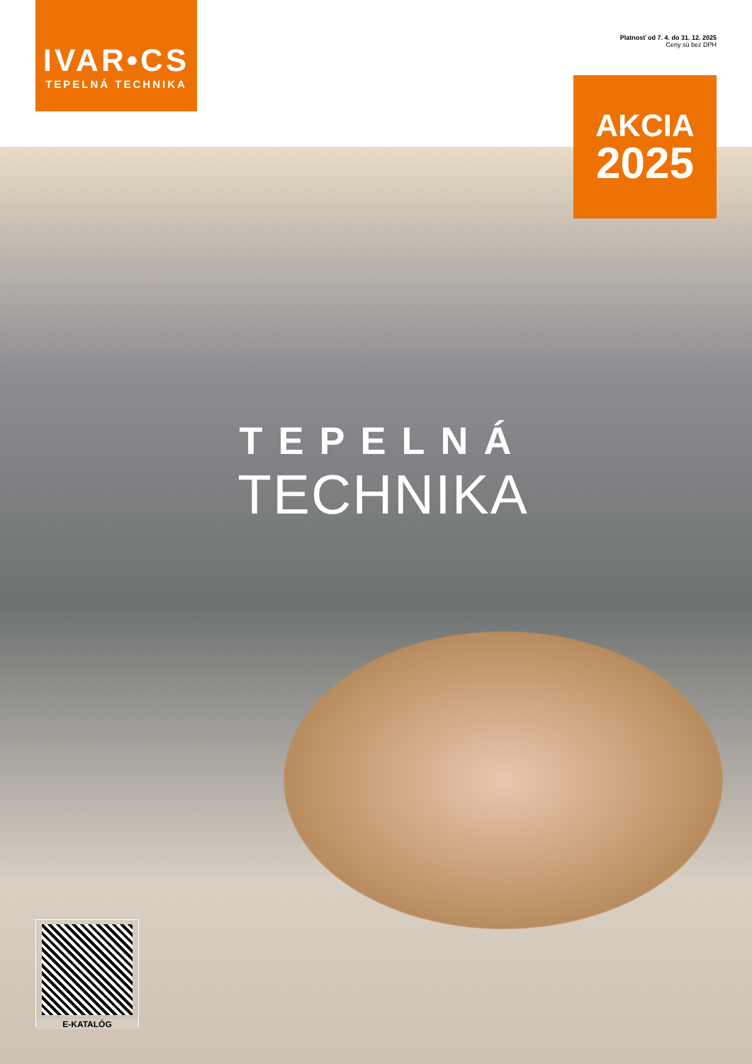IVAR•CS
TEPELNÁ TECHNIKA
Platnosť od 7. 4. do 31. 12. 2025
Ceny sú bez DPH
AKCIA
2025
TEPELNÁ
TECHNIKA
E-KATALÓG